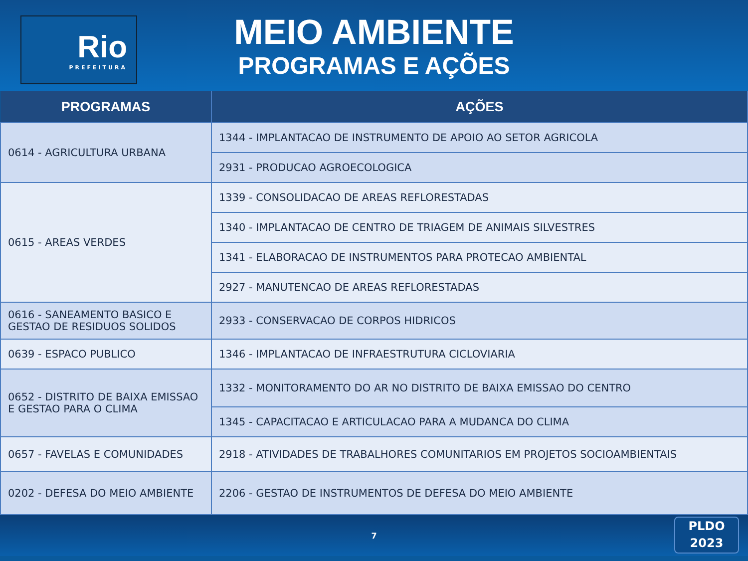Rio
PREFEITURA
MEIO AMBIENTE
PROGRAMAS E AÇÕES
| PROGRAMAS | AÇÕES |
| --- | --- |
| 0614 - AGRICULTURA URBANA | 1344 - IMPLANTACAO DE INSTRUMENTO DE APOIO AO SETOR AGRICOLA |
| | 2931 - PRODUCAO AGROECOLOGICA |
| 0615 - AREAS VERDES | 1339 - CONSOLIDACAO DE AREAS REFLORESTADAS |
| | 1340 - IMPLANTACAO DE CENTRO DE TRIAGEM DE ANIMAIS SILVESTRES |
| | 1341 - ELABORACAO DE INSTRUMENTOS PARA PROTECAO AMBIENTAL |
| | 2927 - MANUTENCAO DE AREAS REFLORESTADAS |
| 0616 - SANEAMENTO BASICO E GESTAO DE RESIDUOS SOLIDOS | 2933 - CONSERVACAO DE CORPOS HIDRICOS |
| 0639 - ESPACO PUBLICO | 1346 - IMPLANTACAO DE INFRAESTRUTURA CICLOVIARIA |
| 0652 - DISTRITO DE BAIXA EMISSAO E GESTAO PARA O CLIMA | 1332 - MONITORAMENTO DO AR NO DISTRITO DE BAIXA EMISSAO DO CENTRO |
| | 1345 - CAPACITACAO E ARTICULACAO PARA A MUDANCA DO CLIMA |
| 0657 - FAVELAS E COMUNIDADES | 2918 - ATIVIDADES DE TRABALHORES COMUNITARIOS EM PROJETOS SOCIOAMBIENTAIS |
| 0202 - DEFESA DO MEIO AMBIENTE | 2206 - GESTAO DE INSTRUMENTOS DE DEFESA DO MEIO AMBIENTE |
7
PLDO
2023